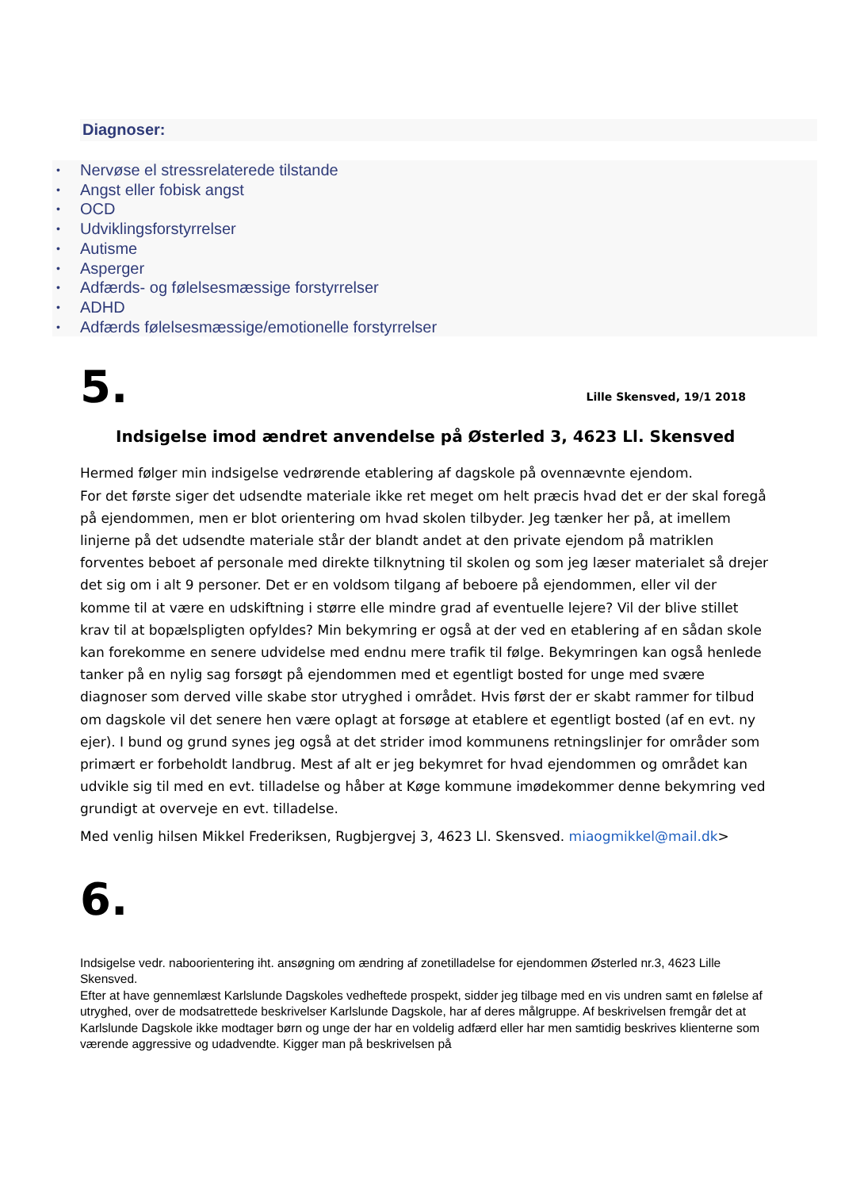Diagnoser:
• Nervøse el stressrelaterede tilstande
• Angst eller fobisk angst
• OCD
• Udviklingsforstyrrelser
• Autisme
• Asperger
• Adfærds- og følelsesmæssige forstyrrelser
• ADHD
• Adfærds følelsesmæssige/emotionelle forstyrrelser
5.
Lille Skensved, 19/1 2018
Indsigelse imod ændret anvendelse på Østerled 3, 4623 Ll. Skensved
Hermed følger min indsigelse vedrørende etablering af dagskole på ovennævnte ejendom.
For det første siger det udsendte materiale ikke ret meget om helt præcis hvad det er der skal foregå på ejendommen, men er blot orientering om hvad skolen tilbyder. Jeg tænker her på, at imellem linjerne på det udsendte materiale står der blandt andet at den private ejendom på matriklen forventes beboet af personale med direkte tilknytning til skolen og som jeg læser materialet så drejer det sig om i alt 9 personer. Det er en voldsom tilgang af beboere på ejendommen, eller vil der komme til at være en udskiftning i større elle mindre grad af eventuelle lejere? Vil der blive stillet krav til at bopælspligten opfyldes? Min bekymring er også at der ved en etablering af en sådan skole kan forekomme en senere udvidelse med endnu mere trafik til følge. Bekymringen kan også henlede tanker på en nylig sag forsøgt på ejendommen med et egentligt bosted for unge med svære diagnoser som derved ville skabe stor utryghed i området. Hvis først der er skabt rammer for tilbud om dagskole vil det senere hen være oplagt at forsøge at etablere et egentligt bosted (af en evt. ny ejer). I bund og grund synes jeg også at det strider imod kommunens retningslinjer for områder som primært er forbeholdt landbrug. Mest af alt er jeg bekymret for hvad ejendommen og området kan udvikle sig til med en evt. tilladelse og håber at Køge kommune imødekommer denne bekymring ved grundigt at overveje en evt. tilladelse.
Med venlig hilsen Mikkel Frederiksen, Rugbjergvej 3, 4623 Ll. Skensved. miaogmikkel@mail.dk>
6.
Indsigelse vedr. naboorientering iht. ansøgning om ændring af zonetilladelse for ejendommen Østerled nr.3, 4623 Lille Skensved.
Efter at have gennemlæst Karlslunde Dagskoles vedheftede prospekt, sidder jeg tilbage med en vis undren samt en følelse af utryghed, over de modsatrettede beskrivelser Karlslunde Dagskole, har af deres målgruppe. Af beskrivelsen fremgår det at Karlslunde Dagskole ikke modtager børn og unge der har en voldelig adfærd eller har men samtidig beskrives klienterne som værende aggressive og udadvendte. Kigger man på beskrivelsen på